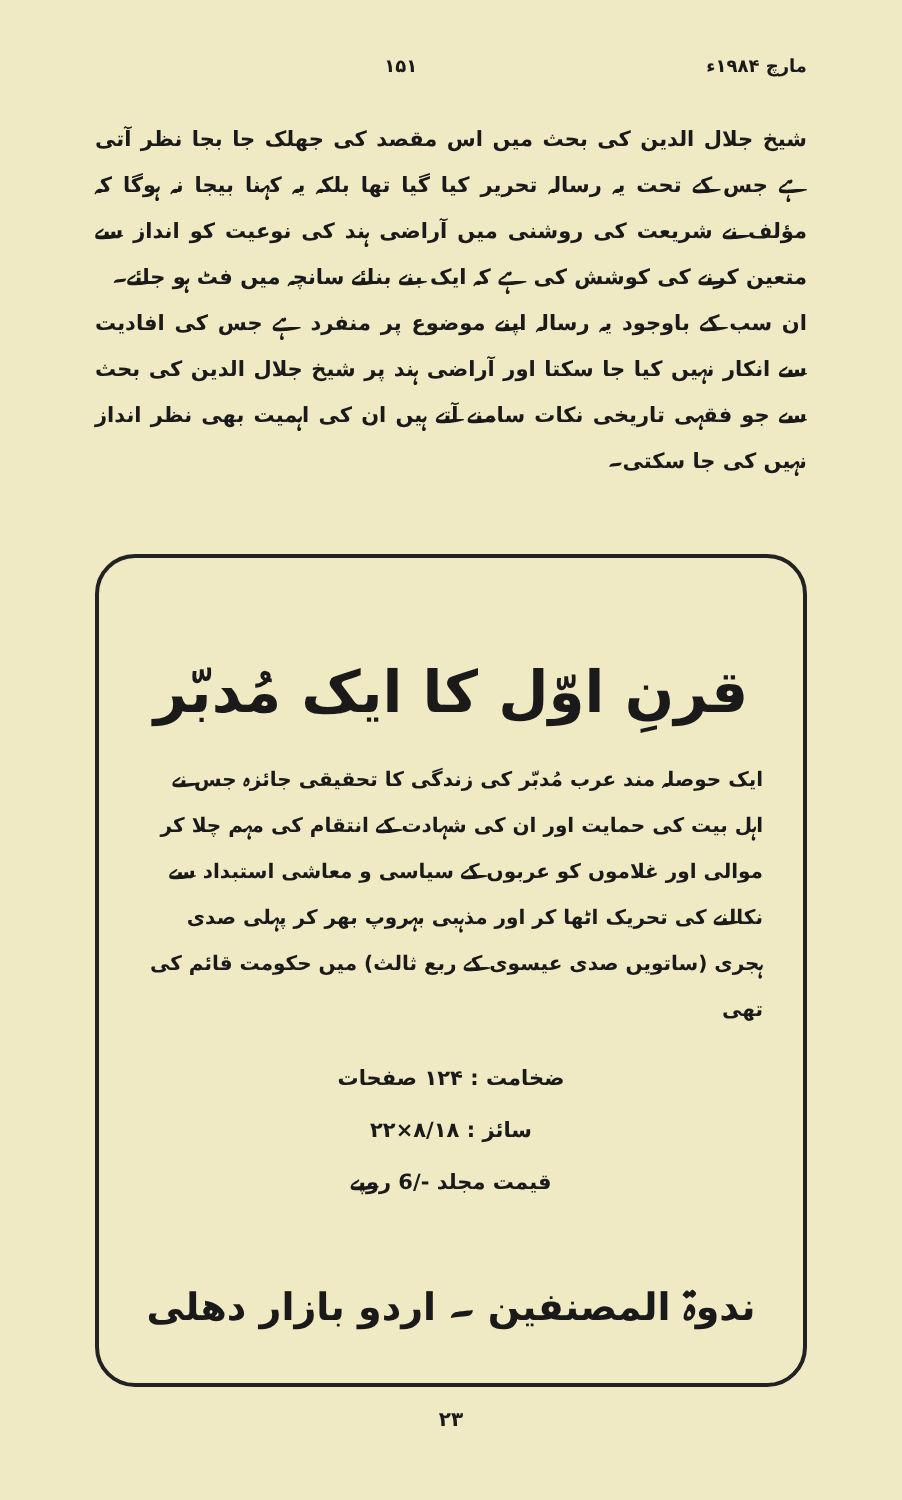مارچ ۱۹۸۴ء ۱۵۱
شیخ جلال الدین کی بحث میں اس مقصد کی جھلک جا بجا نظر آتی ہے جس کے تحت یہ رسالہ تحریر کیا گیا تھا بلکہ یہ کہنا بیجا نہ ہوگا کہ مؤلف نے شریعت کی روشنی میں آراضی ہند کی نوعیت کو انداز سے متعین کرنے کی کوشش کی ہے کہ ایک بنے بنائے سانچہ میں فٹ ہو جائے۔
ان سب کے باوجود یہ رسالہ اپنے موضوع پر منفرد ہے جس کی افادیت سے انکار نہیں کیا جا سکتا اور آراضی ہند پر شیخ جلال الدین کی بحث سے جو فقہی تاریخی نکات سامنے آتے ہیں ان کی اہمیت بھی نظر انداز نہیں کی جا سکتی۔
قرنِ اوّل کا ایک مُدبّر
ایک حوصلہ مند عرب مُدبّر کی زندگی کا تحقیقی جائزہ جس نے اہل بیت کی حمایت اور ان کی شہادت کے انتقام کی مہم چلا کر موالی اور غلاموں کو عربوں کے سیاسی و معاشی استبداد سے نکالنے کی تحریک اٹھا کر اور مذہبی بہروپ بھر کر پہلی صدی ہجری (ساتویں صدی عیسوی کے ربع ثالث) میں حکومت قائم کی تھی
ضخامت : ۱۲۴ صفحات
سائز : ۸/۱۸×۲۲
قیمت مجلد ‎6/-‎ روپے
ندوۃ المصنفین ۔ اردو بازار دھلی
۲۳